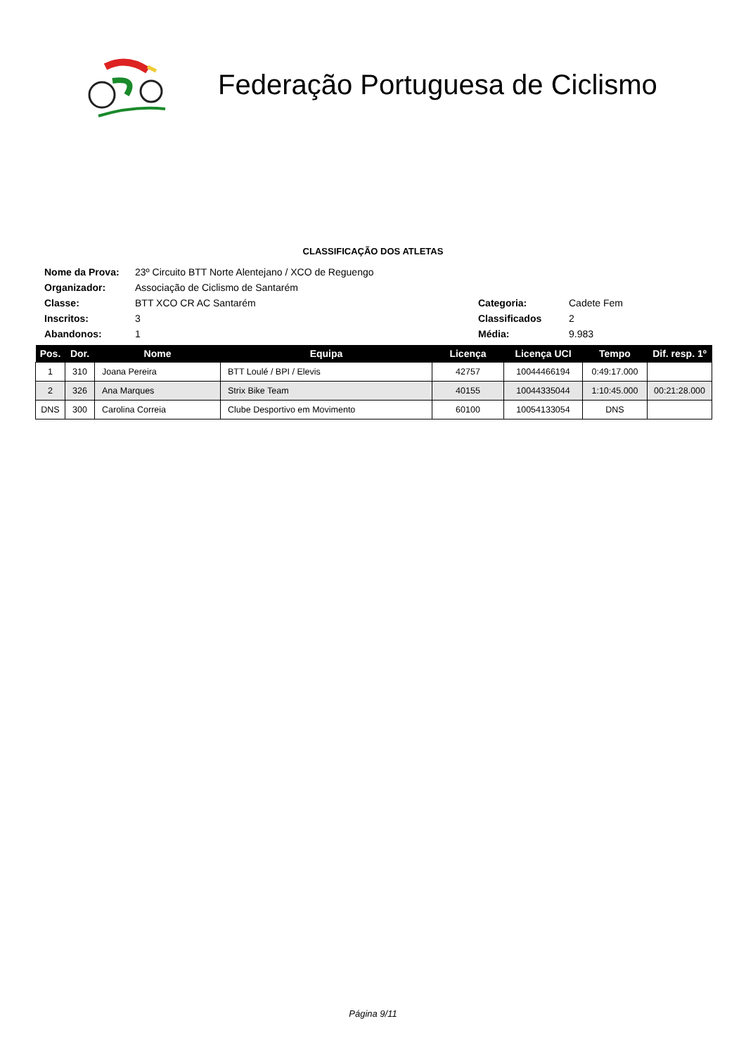Federação Portuguesa de Ciclismo
CLASSIFICAÇÃO DOS ATLETAS
| Nome da Prova: | 23º Circuito BTT Norte Alentejano / XCO de Reguengo | | |
| Organizador: | Associação de Ciclismo de Santarém | | |
| Classe: | BTT XCO CR AC Santarém | Categoria: | Cadete Fem |
| Inscritos: | 3 | Classificados | 2 |
| Abandonos: | 1 | Média: | 9.983 |
| Pos. | Dor. | Nome | Equipa | Licença | Licença UCI | Tempo | Dif. resp. 1º |
| --- | --- | --- | --- | --- | --- | --- | --- |
| 1 | 310 | Joana Pereira | BTT Loulé / BPI / Elevis | 42757 | 10044466194 | 0:49:17.000 | |
| 2 | 326 | Ana Marques | Strix Bike Team | 40155 | 10044335044 | 1:10:45.000 | 00:21:28.000 |
| DNS | 300 | Carolina Correia | Clube Desportivo em Movimento | 60100 | 10054133054 | DNS | |
Página 9/11